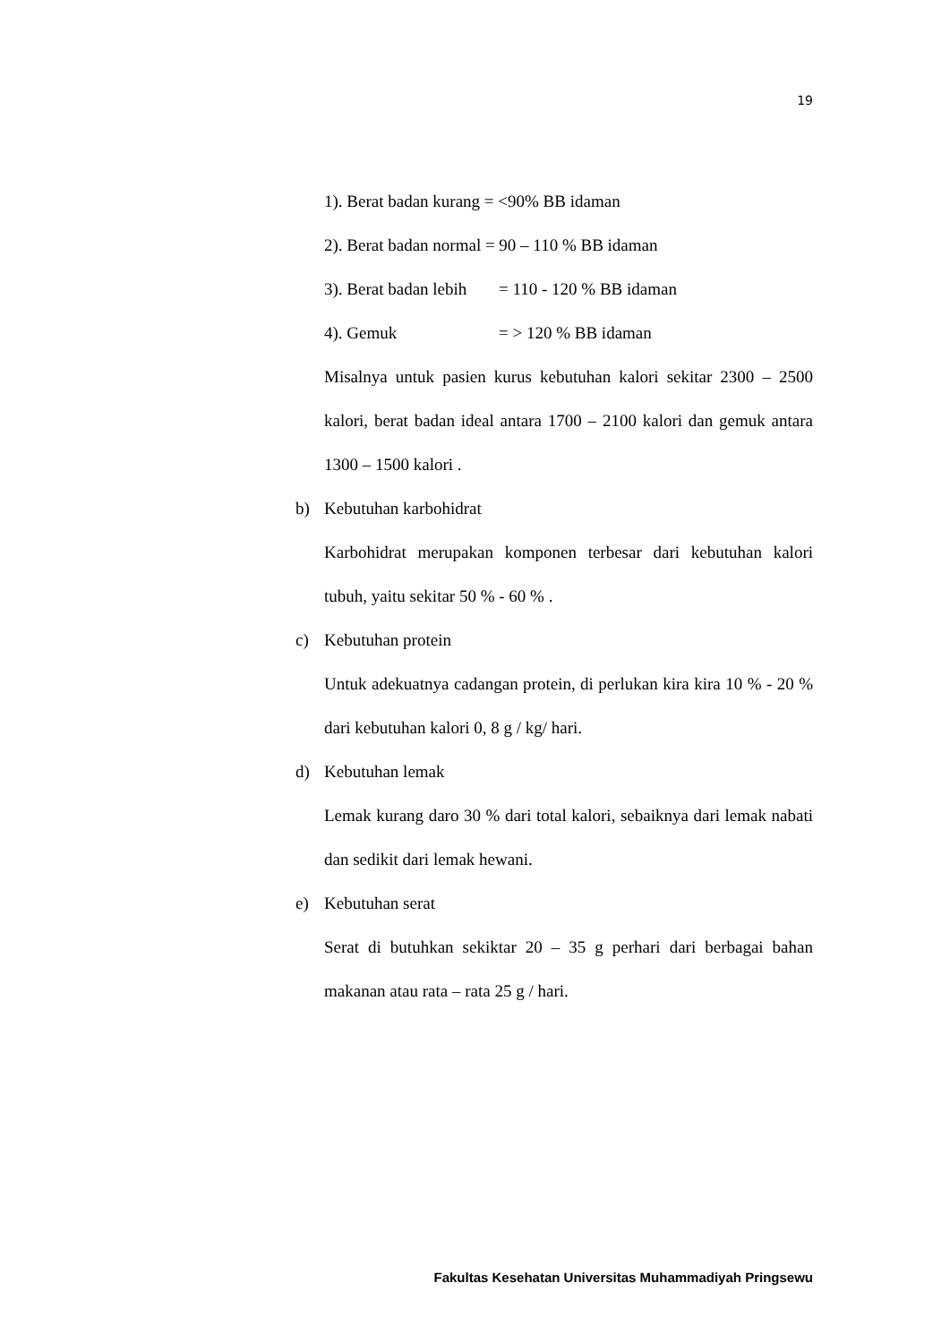19
1). Berat badan kurang = <90% BB idaman
2). Berat badan normal = 90 – 110 % BB idaman
3). Berat badan lebih = 110 - 120 % BB idaman
4). Gemuk = > 120 % BB idaman
Misalnya untuk pasien kurus kebutuhan kalori sekitar 2300 – 2500 kalori, berat badan ideal antara 1700 – 2100 kalori dan gemuk antara 1300 – 1500 kalori .
b) Kebutuhan karbohidrat
Karbohidrat merupakan komponen terbesar dari kebutuhan kalori tubuh, yaitu sekitar 50 % - 60 % .
c) Kebutuhan protein
Untuk adekuatnya cadangan protein, di perlukan kira kira 10 % - 20 % dari kebutuhan kalori 0, 8 g / kg/ hari.
d) Kebutuhan lemak
Lemak kurang daro 30 % dari total kalori, sebaiknya dari lemak nabati dan sedikit dari lemak hewani.
e) Kebutuhan serat
Serat di butuhkan sekiktar 20 – 35 g perhari dari berbagai bahan makanan atau rata – rata 25 g / hari.
Fakultas Kesehatan Universitas Muhammadiyah Pringsewu